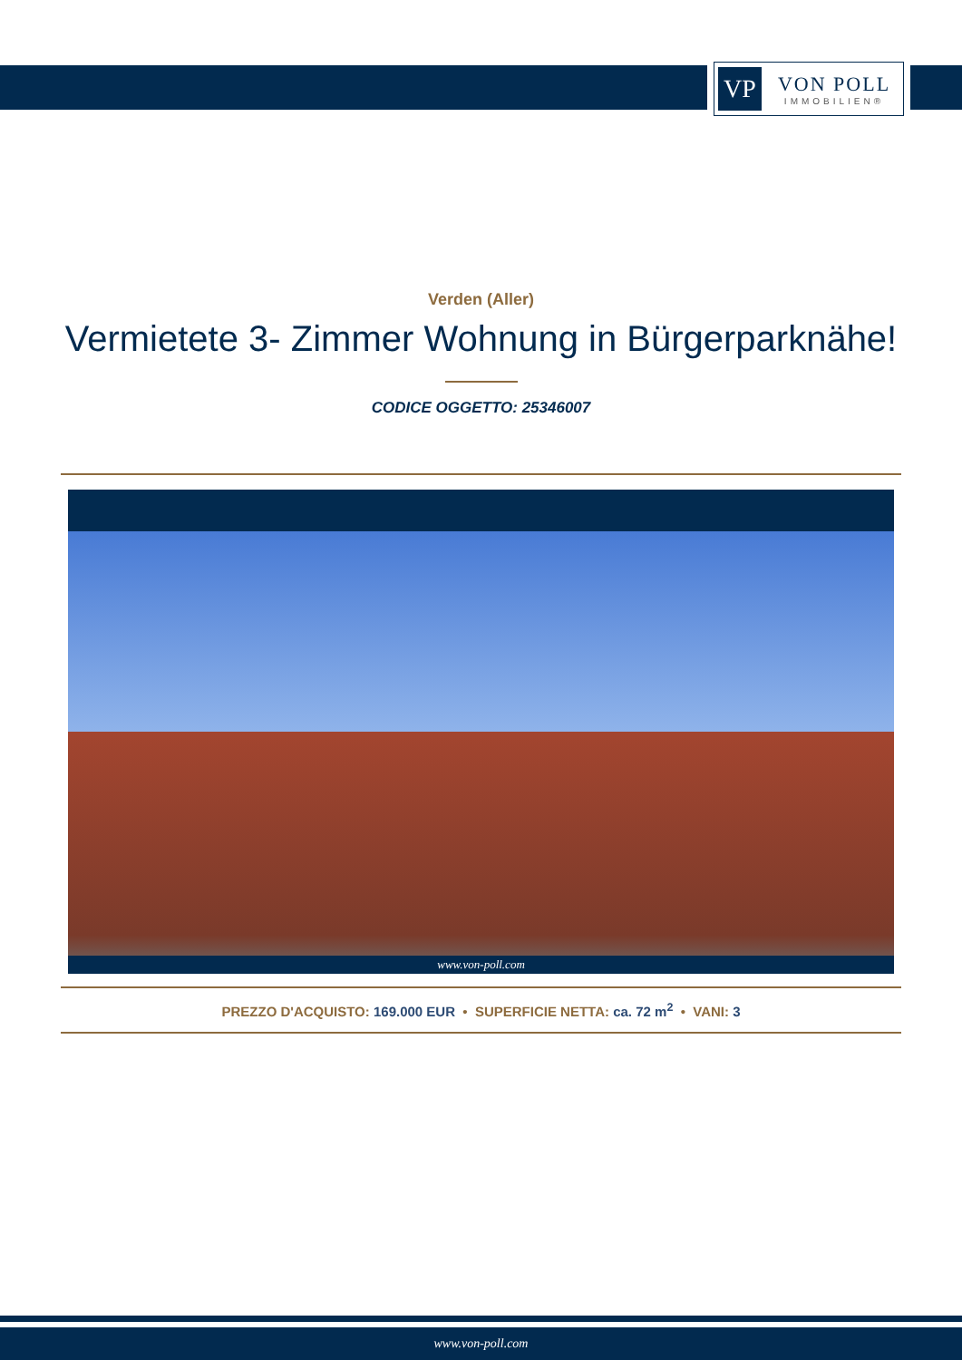VP
VON POLL
IMMOBILIEN®
Verden (Aller)
Vermietete 3- Zimmer Wohnung in Bürgerparknähe!
CODICE OGGETTO: 25346007
www.von-poll.com
PREZZO D'ACQUISTO: 169.000 EUR • SUPERFICIE NETTA: ca. 72 m<sup>2</sup> • VANI: 3
www.von-poll.com